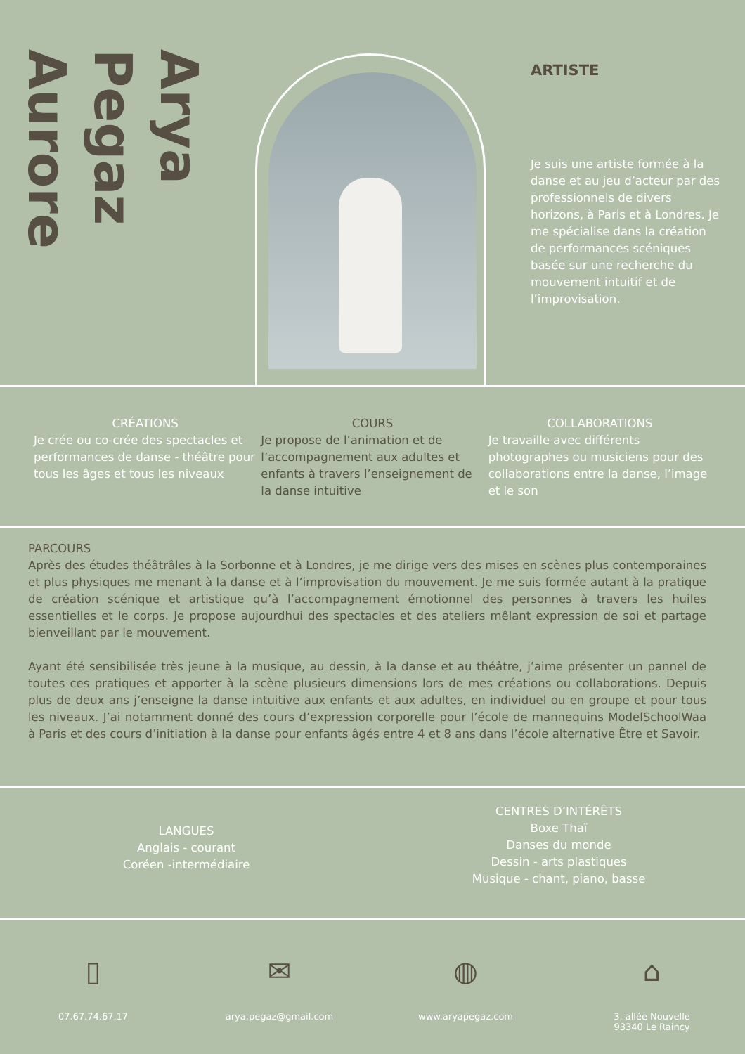Arya
Pegaz
Aurore
ARTISTE
Je suis une artiste formée à la danse et au jeu d’acteur par des professionnels de divers horizons, à Paris et à Londres. Je me spécialise dans la création de performances scéniques basée sur une recherche du mouvement intuitif et de l’improvisation.
CRÉATIONS
Je crée ou co-crée des spectacles et performances de danse - théâtre pour tous les âges et tous les niveaux
COURS
Je propose de l’animation et de l’accompagnement aux adultes et enfants à travers l’enseignement de la danse intuitive
COLLABORATIONS
Je travaille avec différents photographes ou musiciens pour des collaborations entre la danse, l’image et le son
PARCOURS
Après des études théâtrâles à la Sorbonne et à Londres, je me dirige vers des mises en scènes plus contemporaines et plus physiques me menant à la danse et à l’improvisation du mouvement. Je me suis formée autant à la pratique de création scénique et artistique qu’à l’accompagnement émotionnel des personnes à travers les huiles essentielles et le corps. Je propose aujourdhui des spectacles et des ateliers mêlant expression de soi et partage bienveillant par le mouvement.
Ayant été sensibilisée très jeune à la musique, au dessin, à la danse et au théâtre, j’aime présenter un pannel de toutes ces pratiques et apporter à la scène plusieurs dimensions lors de mes créations ou collaborations. Depuis plus de deux ans j’enseigne la danse intuitive aux enfants et aux adultes, en individuel ou en groupe et pour tous les niveaux. J’ai notamment donné des cours d’expression corporelle pour l’école de mannequins ModelSchoolWaa à Paris et des cours d’initiation à la danse pour enfants âgés entre 4 et 8 ans dans l’école alternative Être et Savoir.
LANGUES
Anglais - courant
Coréen -intermédiaire
CENTRES D’INTÉRÊTS
Boxe Thaï
Danses du monde
Dessin - arts plastiques
Musique - chant, piano, basse
▯
07.67.74.67.17
✉
arya.pegaz@gmail.com
◍
www.aryapegaz.com
⌂
3, allée Nouvelle
93340 Le Raincy